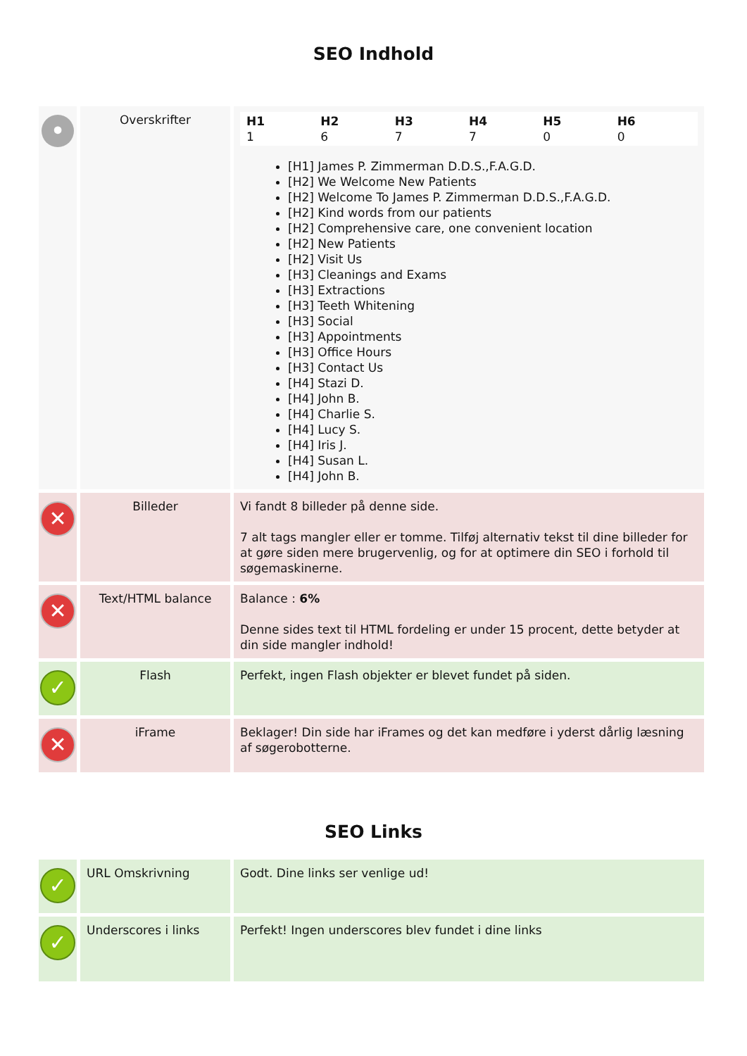SEO Indhold
| • | Overskrifter | H1 1 H2 6 H3 7 H4 7 H5 0 H6 0 [H1] James P. Zimmerman D.D.S.,F.A.G.D. [H2] We Welcome New Patients [H2] Welcome To James P. Zimmerman D.D.S.,F.A.G.D. [H2] Kind words from our patients [H2] Comprehensive care, one convenient location [H2] New Patients [H2] Visit Us [H3] Cleanings and Exams [H3] Extractions [H3] Teeth Whitening [H3] Social [H3] Appointments [H3] Office Hours [H3] Contact Us [H4] Stazi D. [H4] John B. [H4] Charlie S. [H4] Lucy S. [H4] Iris J. [H4] Susan L. [H4] John B. |
| ✕ | Billeder | Vi fandt 8 billeder på denne side. 7 alt tags mangler eller er tomme. Tilføj alternativ tekst til dine billeder for at gøre siden mere brugervenlig, og for at optimere din SEO i forhold til søgemaskinerne. |
| ✕ | Text/HTML balance | Balance : 6% Denne sides text til HTML fordeling er under 15 procent, dette betyder at din side mangler indhold! |
| ✓ | Flash | Perfekt, ingen Flash objekter er blevet fundet på siden. |
| ✕ | iFrame | Beklager! Din side har iFrames og det kan medføre i yderst dårlig læsning af søgerobotterne. |
SEO Links
| ✓ | URL Omskrivning | Godt. Dine links ser venlige ud! |
| ✓ | Underscores i links | Perfekt! Ingen underscores blev fundet i dine links |